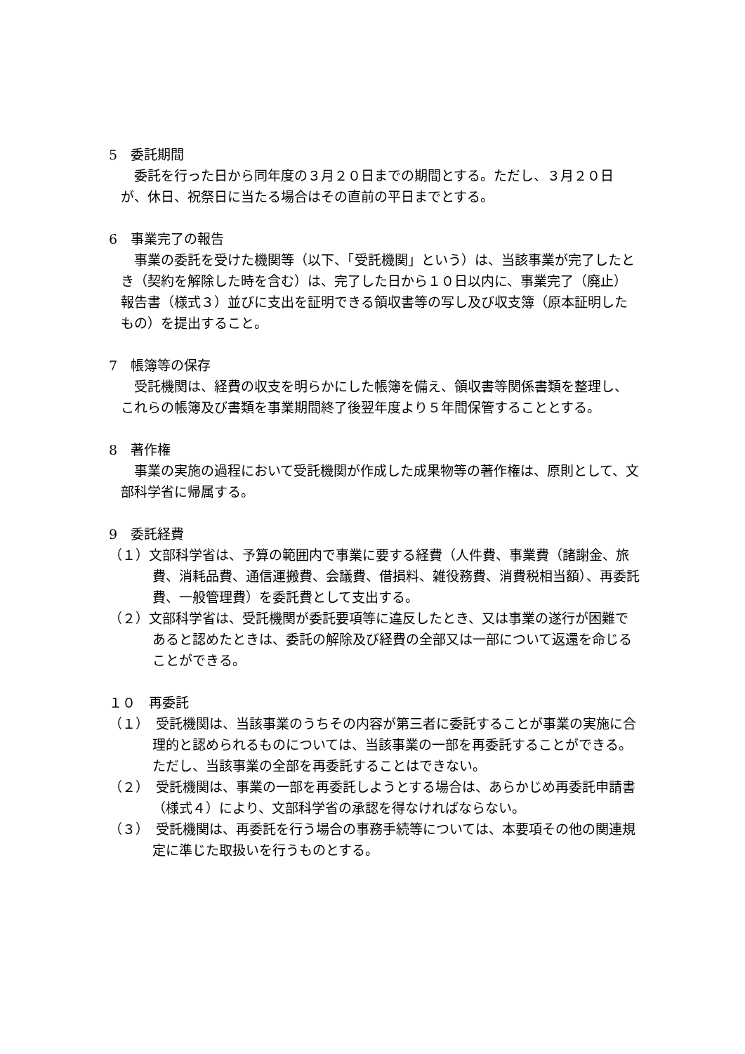5　委託期間
委託を行った日から同年度の３月２０日までの期間とする。ただし、３月２０日が、休日、祝祭日に当たる場合はその直前の平日までとする。
6　事業完了の報告
事業の委託を受けた機関等（以下、「受託機関」という）は、当該事業が完了したとき（契約を解除した時を含む）は、完了した日から１０日以内に、事業完了（廃止）報告書（様式３）並びに支出を証明できる領収書等の写し及び収支簿（原本証明したもの）を提出すること。
7　帳簿等の保存
受託機関は、経費の収支を明らかにした帳簿を備え、領収書等関係書類を整理し、これらの帳簿及び書類を事業期間終了後翌年度より５年間保管することとする。
8　著作権
事業の実施の過程において受託機関が作成した成果物等の著作権は、原則として、文部科学省に帰属する。
9　委託経費
（１）文部科学省は、予算の範囲内で事業に要する経費（人件費、事業費（諸謝金、旅費、消耗品費、通信運搬費、会議費、借損料、雑役務費、消費税相当額）、再委託費、一般管理費）を委託費として支出する。
（２）文部科学省は、受託機関が委託要項等に違反したとき、又は事業の遂行が困難であると認めたときは、委託の解除及び経費の全部又は一部について返還を命じることができる。
１０　再委託
（１）　受託機関は、当該事業のうちその内容が第三者に委託することが事業の実施に合理的と認められるものについては、当該事業の一部を再委託することができる。ただし、当該事業の全部を再委託することはできない。
（２）　受託機関は、事業の一部を再委託しようとする場合は、あらかじめ再委託申請書（様式４）により、文部科学省の承認を得なければならない。
（３）　受託機関は、再委託を行う場合の事務手続等については、本要項その他の関連規定に準じた取扱いを行うものとする。